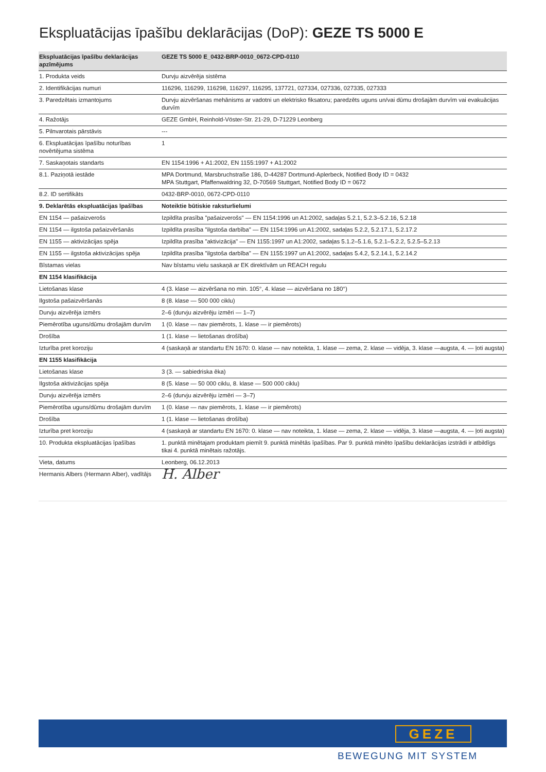Ekspluatācijas īpašību deklarācijas (DoP): GEZE TS 5000 E
| Ekspluatācijas īpašību deklarācijas apzīmējums | GEZE TS 5000 E_0432-BRP-0010_0672-CPD-0110 |
| --- | --- |
| 1. Produkta veids | Durvju aizvērēja sistēma |
| 2. Identifikācijas numuri | 116296, 116299, 116298, 116297, 116295, 137721, 027334, 027336, 027335, 027333 |
| 3. Paredzētais izmantojums | Durvju aizvēršanas mehānisms ar vadotni un elektrisko fiksatoru; paredzēts uguns un/vai dūmu drošajām durvīm vai evakuācijas durvīm |
| 4. Ražotājs | GEZE GmbH, Reinhold-Vöster-Str. 21-29, D-71229 Leonberg |
| 5. Pilnvarotais pārstāvis | --- |
| 6. Ekspluatācijas īpašību noturības novērtējuma sistēma | 1 |
| 7. Saskaņotais standarts | EN 1154:1996 + A1:2002, EN 1155:1997 + A1:2002 |
| 8.1. Paziņotā iestāde | MPA Dortmund, Marsbruchstraße 186, D-44287 Dortmund-Aplerbeck, Notified Body ID = 0432 MPA Stuttgart, Pfaffenwaldring 32, D-70569 Stuttgart, Notified Body ID = 0672 |
| 8.2. ID sertifikāts | 0432-BRP-0010, 0672-CPD-0110 |
| 9. Deklarētās ekspluatācijas īpašības | Noteiktie būtiskie raksturlielumi |
| EN 1154 — pašaizverošs | Izpildīta prasība "pašaizverošs" — EN 1154:1996 un A1:2002, sadaļas 5.2.1, 5.2.3–5.2.16, 5.2.18 |
| EN 1154 — ilgstoša pašaizvēršanās | Izpildīta prasība "ilgstoša darbība" — EN 1154:1996 un A1:2002, sadaļas 5.2.2, 5.2.17.1, 5.2.17.2 |
| EN 1155 — aktivizācijas spēja | Izpildīta prasība "aktivizācija" — EN 1155:1997 un A1:2002, sadaļas 5.1.2–5.1.6, 5.2.1–5.2.2, 5.2.5–5.2.13 |
| EN 1155 — ilgstoša aktivizācijas spēja | Izpildīta prasība "ilgstoša darbība" — EN 1155:1997 un A1:2002, sadaļas 5.4.2, 5.2.14.1, 5.2.14.2 |
| Bīstamas vielas | Nav bīstamu vielu saskaņā ar EK direktīvām un REACH regulu |
| EN 1154 klasifikācija | |
| Lietošanas klase | 4 (3. klase — aizvēršana no min. 105°, 4. klase — aizvēršana no 180°) |
| Ilgstoša pašaizvēršanās | 8 (8. klase — 500 000 ciklu) |
| Durvju aizvērēja izmērs | 2–6 (durvju aizvērēju izmēri — 1–7) |
| Piemērotība uguns/dūmu drošajām durvīm | 1 (0. klase — nav piemērots, 1. klase — ir piemērots) |
| Drošība | 1 (1. klase — lietošanas drošība) |
| Izturība pret koroziju | 4 (saskaņā ar standartu EN 1670: 0. klase — nav noteikta, 1. klase — zema, 2. klase — vidēja, 3. klase —augsta, 4. — ļoti augsta) |
| EN 1155 klasifikācija | |
| Lietošanas klase | 3 (3. — sabiedriska ēka) |
| Ilgstoša aktivizācijas spēja | 8 (5. klase — 50 000 ciklu, 8. klase — 500 000 ciklu) |
| Durvju aizvērēja izmērs | 2–6 (durvju aizvērēju izmēri — 3–7) |
| Piemērotība uguns/dūmu drošajām durvīm | 1 (0. klase — nav piemērots, 1. klase — ir piemērots) |
| Drošība | 1 (1. klase — lietošanas drošība) |
| Izturība pret koroziju | 4 (saskaņā ar standartu EN 1670: 0. klase — nav noteikta, 1. klase — zema, 2. klase — vidēja, 3. klase —augsta, 4. — ļoti augsta) |
| 10. Produkta ekspluatācijas īpašības | 1. punktā minētajam produktam piemīt 9. punktā minētās īpašības. Par 9. punktā minēto īpašību deklarācijas izstrādi ir atbildīgs tikai 4. punktā minētais ražotājs. |
| Vieta, datums | Leonberg, 06.12.2013 |
| Hermanis Albers (Hermann Alber), vadītājs | H. Alber |
GEZE
BEWEGUNG MIT SYSTEM